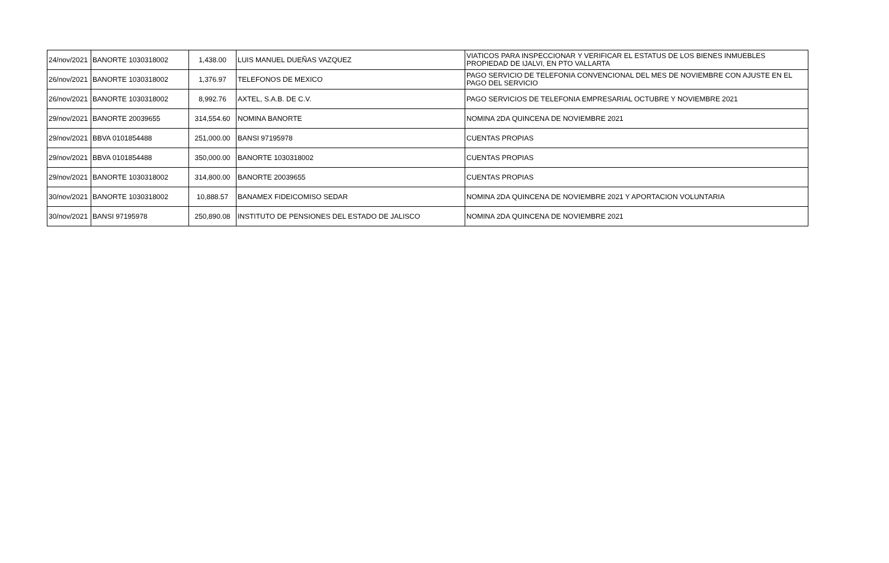| 24/nov/2021 | BANORTE 1030318002 | 1,438.00 | LUIS MANUEL DUEÑAS VAZQUEZ | VIATICOS PARA INSPECCIONAR Y VERIFICAR EL ESTATUS DE LOS BIENES INMUEBLES PROPIEDAD DE IJALVI, EN PTO VALLARTA |
| 26/nov/2021 | BANORTE 1030318002 | 1,376.97 | TELEFONOS DE MEXICO | PAGO SERVICIO DE TELEFONIA CONVENCIONAL DEL MES DE NOVIEMBRE CON AJUSTE EN EL PAGO DEL SERVICIO |
| 26/nov/2021 | BANORTE 1030318002 | 8,992.76 | AXTEL, S.A.B. DE C.V. | PAGO SERVICIOS DE TELEFONIA EMPRESARIAL OCTUBRE Y NOVIEMBRE 2021 |
| 29/nov/2021 | BANORTE 20039655 | 314,554.60 | NOMINA BANORTE | NOMINA 2DA QUINCENA DE NOVIEMBRE 2021 |
| 29/nov/2021 | BBVA 0101854488 | 251,000.00 | BANSI 97195978 | CUENTAS PROPIAS |
| 29/nov/2021 | BBVA 0101854488 | 350,000.00 | BANORTE 1030318002 | CUENTAS PROPIAS |
| 29/nov/2021 | BANORTE 1030318002 | 314,800.00 | BANORTE 20039655 | CUENTAS PROPIAS |
| 30/nov/2021 | BANORTE 1030318002 | 10,888.57 | BANAMEX FIDEICOMISO SEDAR | NOMINA 2DA QUINCENA DE NOVIEMBRE 2021 Y APORTACION VOLUNTARIA |
| 30/nov/2021 | BANSI 97195978 | 250,890.08 | INSTITUTO DE PENSIONES DEL ESTADO DE JALISCO | NOMINA 2DA QUINCENA DE NOVIEMBRE 2021 |